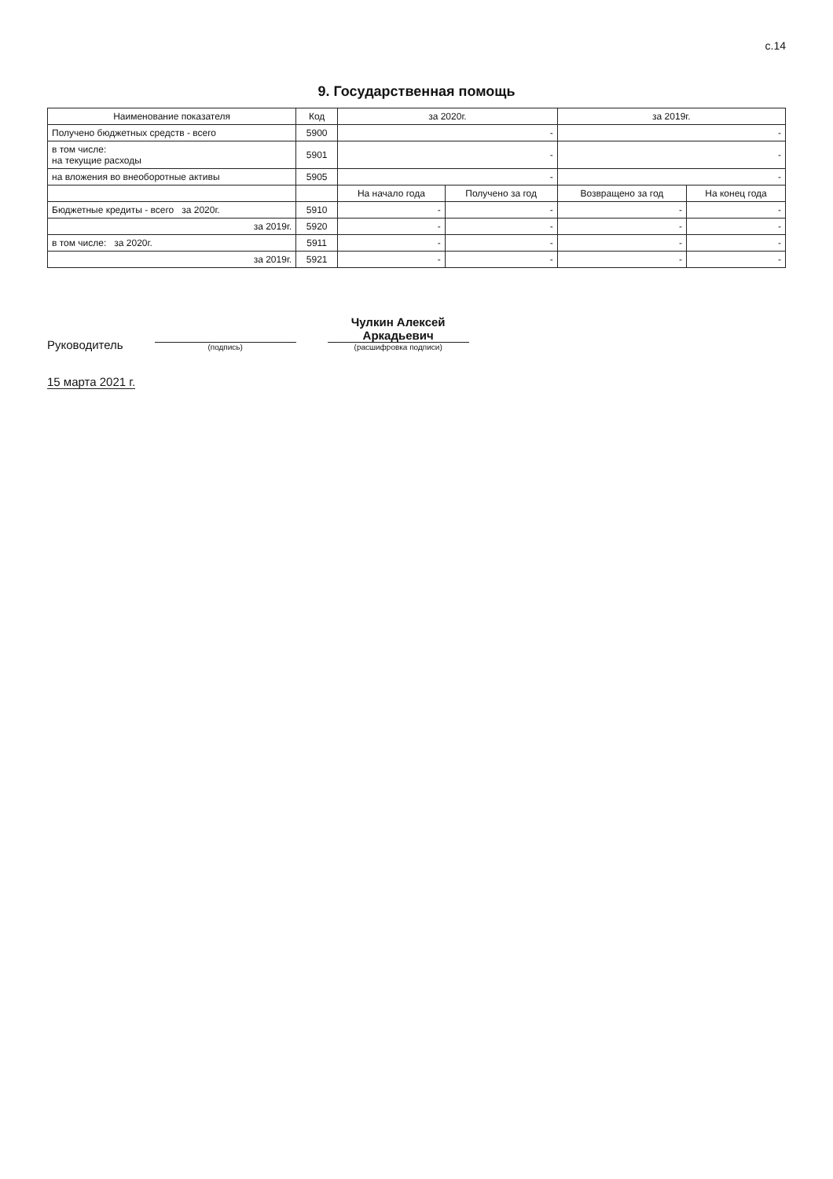с.14
9. Государственная помощь
| Наименование показателя | Код | за 2020г. | | за 2019г. | |
| --- | --- | --- | --- | --- | --- |
| Получено бюджетных средств - всего | 5900 | - | | - | |
| в том числе: на текущие расходы | 5901 | - | | - | |
| на вложения во внеоборотные активы | 5905 | - | | - | |
| | | На начало года | Получено за год | Возвращено за год | На конец года |
| Бюджетные кредиты - всего за 2020г. | 5910 | - | - | - | - |
| за 2019г. | 5920 | - | - | - | - |
| в том числе: за 2020г. | 5911 | - | - | - | - |
| за 2019г. | 5921 | - | - | - | - |
Руководитель
(подпись)
Чулкин Алексей Аркадьевич
(расшифровка подписи)
15 марта 2021 г.